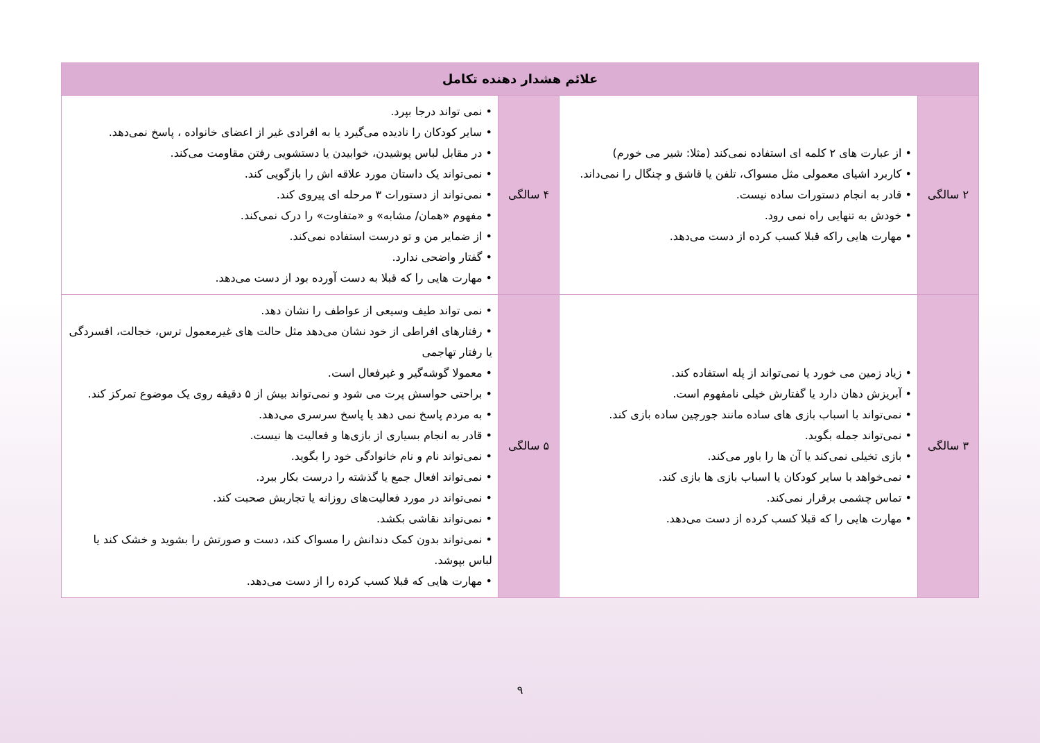| علائم هشدار دهنده تکامل | | | |
| --- | --- | --- | --- |
| ۲ سالگی | • از عبارت های ۲ کلمه ای استفاده نمی‌کند (مثلا: شیر می خورم) • کاربرد اشیای معمولی مثل مسواک، تلفن یا قاشق و چنگال را نمی‌داند. • قادر به انجام دستورات ساده نیست. • خودش به تنهایی راه نمی رود. • مهارت هایی راکه قبلا کسب کرده از دست می‌دهد. | ۴ سالگی | • نمی تواند درجا بپرد. • سایر کودکان را نادیده می‌گیرد یا به افرادی غیر از اعضای خانواده ، پاسخ نمی‌دهد. • در مقابل لباس پوشیدن، خوابیدن یا دستشویی رفتن مقاومت می‌کند. • نمی‌تواند یک داستان مورد علاقه اش را بازگویی کند. • نمی‌تواند از دستورات ۳ مرحله ای پیروی کند. • مفهوم «همان/ مشابه» و «متفاوت» را درک نمی‌کند. • از ضمایر من و تو درست استفاده نمی‌کند. • گفتار واضحی ندارد. • مهارت هایی را که قبلا به دست آورده بود از دست می‌دهد. |
| ۳ سالگی | • زیاد زمین می خورد یا نمی‌تواند از پله استفاده کند. • آبریزش دهان دارد یا گفتارش خیلی نامفهوم است. • نمی‌تواند با اسباب بازی های ساده مانند جورچین ساده بازی کند. • نمی‌تواند جمله بگوید. • بازی تخیلی نمی‌کند یا آن ها را باور می‌کند. • نمی‌خواهد با سایر کودکان یا اسباب بازی ها بازی کند. • تماس چشمی برقرار نمی‌کند. • مهارت هایی را که قبلا کسب کرده از دست می‌دهد. | ۵ سالگی | • نمی تواند طیف وسیعی از عواطف را نشان دهد. • رفتارهای افراطی از خود نشان می‌دهد مثل حالت های غیرمعمول ترس، خجالت، افسردگی یا رفتار تهاجمی • معمولا گوشه‌گیر و غیرفعال است. • براحتی حواسش پرت می شود و نمی‌تواند بیش از ۵ دقیقه روی یک موضوع تمرکز کند. • به مردم پاسخ نمی دهد یا پاسخ سرسری می‌دهد. • قادر به انجام بسیاری از بازی‌ها و فعالیت ها نیست. • نمی‌تواند نام و نام خانوادگی خود را بگوید. • نمی‌تواند افعال جمع یا گذشته را درست بکار ببرد. • نمی‌تواند در مورد فعالیت‌های روزانه یا تجاربش صحبت کند. • نمی‌تواند نقاشی بکشد. • نمی‌تواند بدون کمک دندانش را مسواک کند، دست و صورتش را بشوید و خشک کند یا لباس بپوشد. • مهارت هایی که قبلا کسب کرده را از دست می‌دهد. |
۹